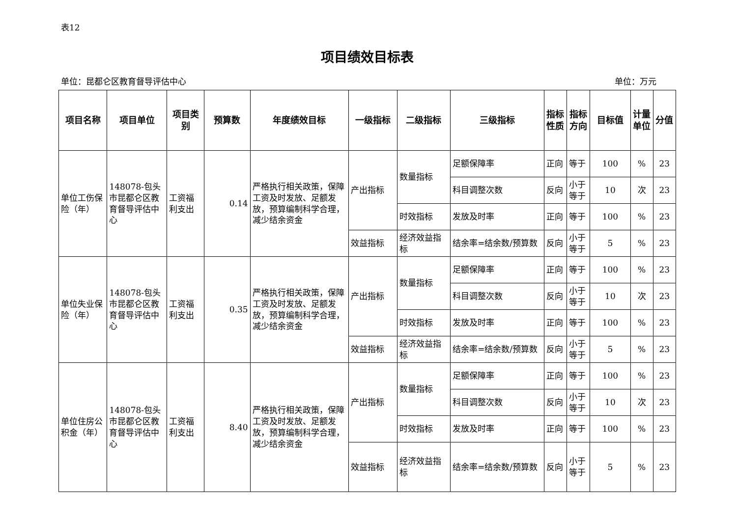表12
项目绩效目标表
单位：昆都仑区教育督导评估中心 单位：万元
| 项目名称 | 项目单位 | 项目类别 | 预算数 | 年度绩效目标 | 一级指标 | 二级指标 | 三级指标 | 指标性质 | 指标方向 | 目标值 | 计量单位 | 分值 |
| --- | --- | --- | --- | --- | --- | --- | --- | --- | --- | --- | --- | --- |
| 单位工伤保险（年） | 148078-包头市昆都仑区教育督导评估中心 | 工资福利支出 | 0.14 | 严格执行相关政策，保障工资及时发放、足额发放，预算编制科学合理，减少结余资金 | 产出指标 | 数量指标 | 足额保障率 | 正向 | 等于 | 100 | % | 23 |
| | | | | | | | 科目调整次数 | 反向 | 小于等于 | 10 | 次 | 23 |
| | | | | | | 时效指标 | 发放及时率 | 正向 | 等于 | 100 | % | 23 |
| | | | | | 效益指标 | 经济效益指标 | 结余率=结余数/预算数 | 反向 | 小于等于 | 5 | % | 23 |
| 单位失业保险（年） | 148078-包头市昆都仑区教育督导评估中心 | 工资福利支出 | 0.35 | 严格执行相关政策，保障工资及时发放、足额发放，预算编制科学合理，减少结余资金 | 产出指标 | 数量指标 | 足额保障率 | 正向 | 等于 | 100 | % | 23 |
| | | | | | | | 科目调整次数 | 反向 | 小于等于 | 10 | 次 | 23 |
| | | | | | | 时效指标 | 发放及时率 | 正向 | 等于 | 100 | % | 23 |
| | | | | | 效益指标 | 经济效益指标 | 结余率=结余数/预算数 | 反向 | 小于等于 | 5 | % | 23 |
| 单位住房公积金（年） | 148078-包头市昆都仑区教育督导评估中心 | 工资福利支出 | 8.40 | 严格执行相关政策，保障工资及时发放、足额发放，预算编制科学合理，减少结余资金 | 产出指标 | 数量指标 | 足额保障率 | 正向 | 等于 | 100 | % | 23 |
| | | | | | | | 科目调整次数 | 反向 | 小于等于 | 10 | 次 | 23 |
| | | | | | | 时效指标 | 发放及时率 | 正向 | 等于 | 100 | % | 23 |
| | | | | | 效益指标 | 经济效益指标 | 结余率=结余数/预算数 | 反向 | 小于等于 | 5 | % | 23 |